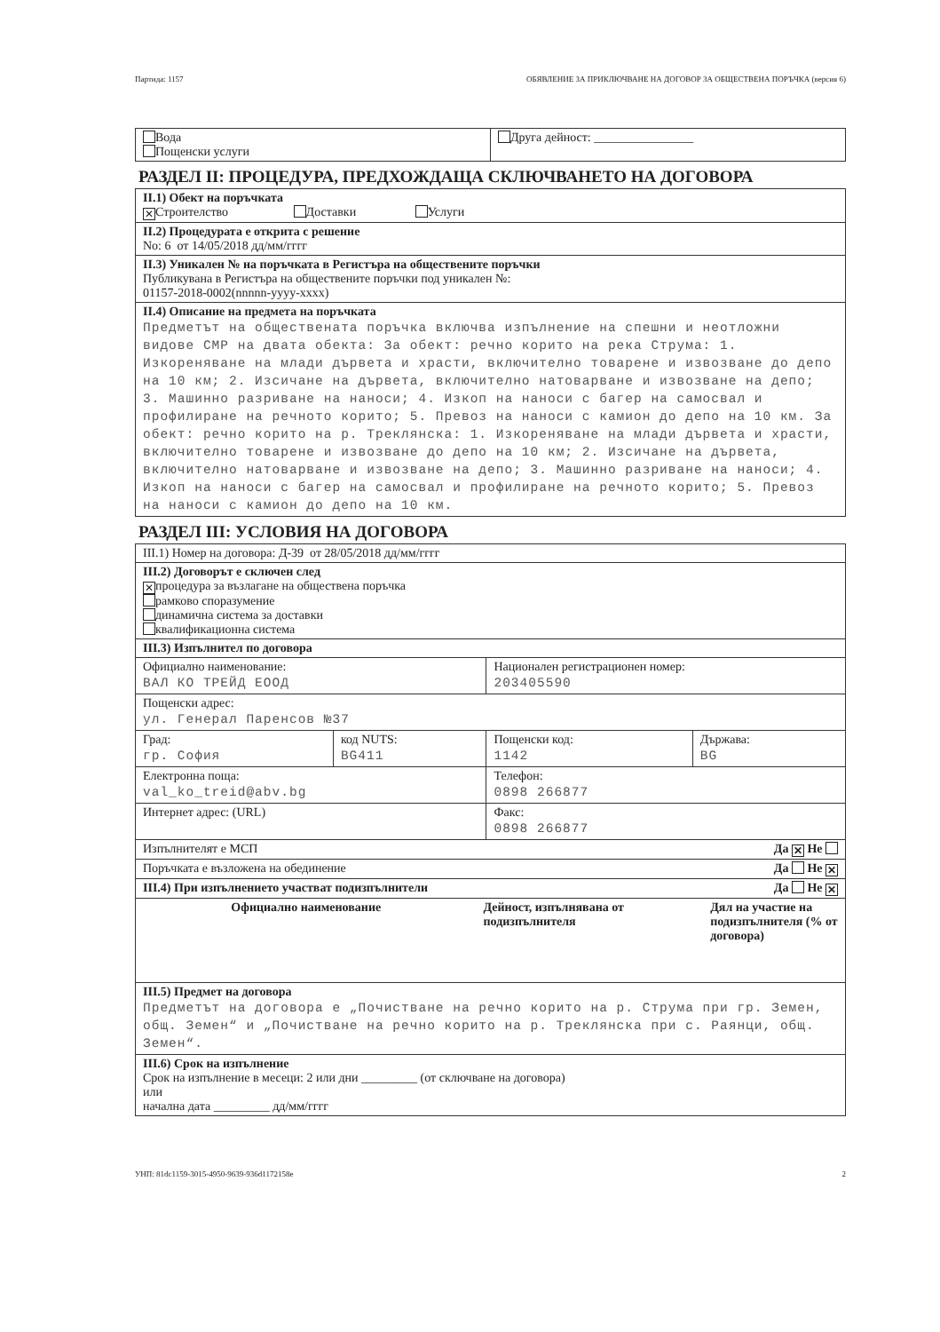Партида: 1157 ОБЯВЛЕНИЕ ЗА ПРИКЛЮЧВАНЕ НА ДОГОВОР ЗА ОБЩЕСТВЕНА ПОРЪЧКА (версия 6)
| Вода Пощенски услуги | Друга дейност: ________________ |
РАЗДЕЛ II: ПРОЦЕДУРА, ПРЕДХОЖДАЩА СКЛЮЧВАНЕТО НА ДОГОВОРА
| II.1) Обект на поръчката ✕ Строителство Доставки Услуги |
| II.2) Процедурата е открита с решение No: 6 от 14/05/2018 дд/мм/гггг |
| II.3) Уникален № на поръчката в Регистъра на обществените поръчки Публикувана в Регистъра на обществените поръчки под уникален №: 01157-2018-0002(nnnnn-yyyy-xxxx) |
| II.4) Описание на предмета на поръчката Предметът на обществената поръчка включва изпълнение на спешни и неотложни видове СМР на двата обекта: За обект: речно корито на река Струма: 1. Изкореняване на млади дървета и храсти, включително товарене и извозване до депо на 10 км; 2. Изсичане на дървета, включително натоварване и извозване на депо; 3. Машинно разриване на наноси; 4. Изкоп на наноси с багер на самосвал и профилиране на речното корито; 5. Превоз на наноси с камион до депо на 10 км. За обект: речно корито на р. Треклянска: 1. Изкореняване на млади дървета и храсти, включително товарене и извозване до депо на 10 км; 2. Изсичане на дървета, включително натоварване и извозване на депо; 3. Машинно разриване на наноси; 4. Изкоп на наноси с багер на самосвал и профилиране на речното корито; 5. Превоз на наноси с камион до депо на 10 км. |
РАЗДЕЛ III: УСЛОВИЯ НА ДОГОВОРА
| III.1) Номер на договора: Д-39 от 28/05/2018 дд/мм/гггг | | | |
| III.2) Договорът е сключен след ✕ процедура за възлагане на обществена поръчка рамково споразумение динамична система за доставки квалификационна система | | | |
| III.3) Изпълнител по договора | | | |
| Официално наименование: ВАЛ КО ТРЕЙД ЕООД | | Национален регистрационен номер: 203405590 | |
| Пощенски адрес: ул. Генерал Паренсов №37 | | | |
| Град: гр. София | код NUTS: BG411 | Пощенски код: 1142 | Държава: BG |
| Електронна поща: val_ko_treid@abv.bg | | Телефон: 0898 266877 | |
| Интернет адрес: (URL) | | Факс: 0898 266877 | |
| Изпълнителят е МСП Да ✕ Не | | | |
| Поръчката е възложена на обединение Да Не ✕ | | | |
| III.4) При изпълнението участват подизпълнители Да Не ✕ | | | |
| / Официално наименование / Дейност, изпълнявана от подизпълнителя / Дял на участие на подизпълнителя (% от договора) / / --- / --- / --- / | | | |
| III.5) Предмет на договора Предметът на договора е „Почистване на речно корито на р. Струма при гр. Земен, общ. Земен“ и „Почистване на речно корито на р. Треклянска при с. Раянци, общ. Земен“. | | | |
| III.6) Срок на изпълнение Срок на изпълнение в месеци: 2 или дни _________ (от сключване на договора) или начална дата _________ дд/мм/гггг | | | |
УНП: 81dc1159-3015-4950-9639-936d1172158e 2